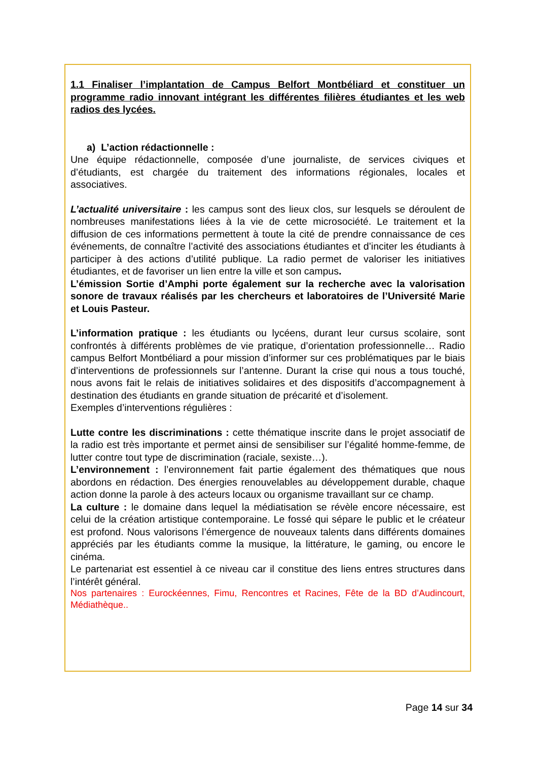1.1 Finaliser l’implantation de Campus Belfort Montbéliard et constituer un programme radio innovant intégrant les différentes filières étudiantes et les web radios des lycées.
a) L’action rédactionnelle :
Une équipe rédactionnelle, composée d’une journaliste, de services civiques et d’étudiants, est chargée du traitement des informations régionales, locales et associatives.
L’actualité universitaire : les campus sont des lieux clos, sur lesquels se déroulent de nombreuses manifestations liées à la vie de cette microsociété. Le traitement et la diffusion de ces informations permettent à toute la cité de prendre connaissance de ces événements, de connaître l’activité des associations étudiantes et d’inciter les étudiants à participer à des actions d’utilité publique. La radio permet de valoriser les initiatives étudiantes, et de favoriser un lien entre la ville et son campus.
L’émission Sortie d’Amphi porte également sur la recherche avec la valorisation sonore de travaux réalisés par les chercheurs et laboratoires de l’Université Marie et Louis Pasteur.
L’information pratique : les étudiants ou lycéens, durant leur cursus scolaire, sont confrontés à différents problèmes de vie pratique, d’orientation professionnelle… Radio campus Belfort Montbéliard a pour mission d’informer sur ces problématiques par le biais d’interventions de professionnels sur l’antenne. Durant la crise qui nous a tous touché, nous avons fait le relais de initiatives solidaires et des dispositifs d’accompagnement à destination des étudiants en grande situation de précarité et d’isolement.
Exemples d’interventions régulières :
Lutte contre les discriminations : cette thématique inscrite dans le projet associatif de la radio est très importante et permet ainsi de sensibiliser sur l’égalité homme-femme, de lutter contre tout type de discrimination (raciale, sexiste…).
L’environnement : l’environnement fait partie également des thématiques que nous abordons en rédaction. Des énergies renouvelables au développement durable, chaque action donne la parole à des acteurs locaux ou organisme travaillant sur ce champ.
La culture : le domaine dans lequel la médiatisation se révèle encore nécessaire, est celui de la création artistique contemporaine. Le fossé qui sépare le public et le créateur est profond. Nous valorisons l’émergence de nouveaux talents dans différents domaines appréciés par les étudiants comme la musique, la littérature, le gaming, ou encore le cinéma.
Le partenariat est essentiel à ce niveau car il constitue des liens entres structures dans l’intérêt général.
Nos partenaires : Eurockéennes, Fimu, Rencontres et Racines, Fête de la BD d’Audincourt, Médiathèque..
Page 14 sur 34